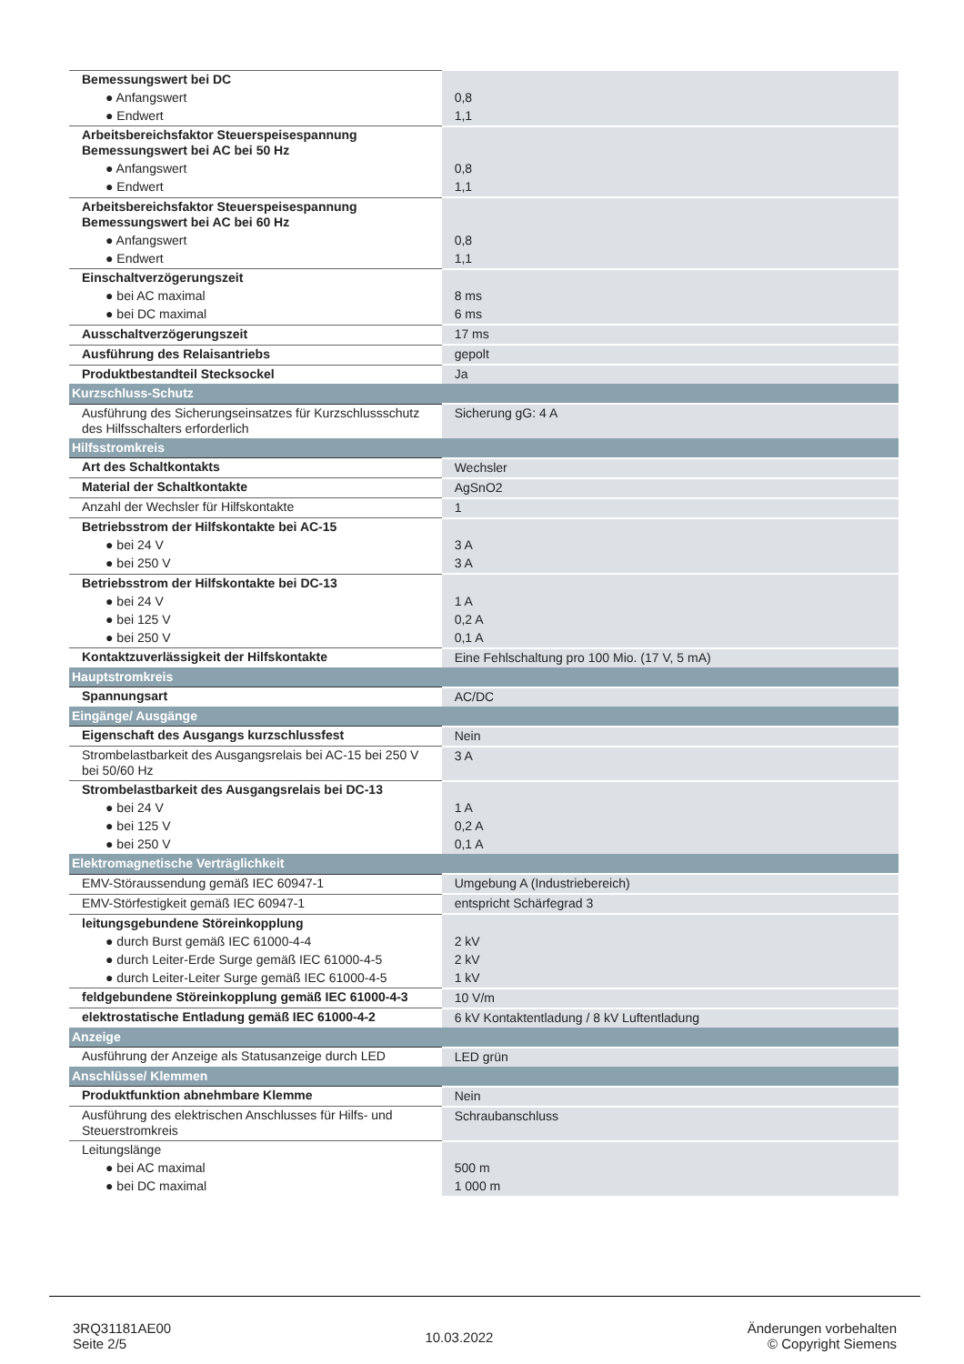| Bemessungswert bei DC | |
| ● Anfangswert | 0,8 |
| ● Endwert | 1,1 |
| Arbeitsbereichsfaktor Steuerspeisespannung Bemessungswert bei AC bei 50 Hz | |
| ● Anfangswert | 0,8 |
| ● Endwert | 1,1 |
| Arbeitsbereichsfaktor Steuerspeisespannung Bemessungswert bei AC bei 60 Hz | |
| ● Anfangswert | 0,8 |
| ● Endwert | 1,1 |
| Einschaltverzögerungszeit | |
| ● bei AC maximal | 8 ms |
| ● bei DC maximal | 6 ms |
| Ausschaltverzögerungszeit | 17 ms |
| Ausführung des Relaisantriebs | gepolt |
| Produktbestandteil Stecksockel | Ja |
| Kurzschluss-Schutz | |
| Ausführung des Sicherungseinsatzes für Kurzschlussschutz des Hilfsschalters erforderlich | Sicherung gG: 4 A |
| Hilfsstromkreis | |
| Art des Schaltkontakts | Wechsler |
| Material der Schaltkontakte | AgSnO2 |
| Anzahl der Wechsler für Hilfskontakte | 1 |
| Betriebsstrom der Hilfskontakte bei AC-15 | |
| ● bei 24 V | 3 A |
| ● bei 250 V | 3 A |
| Betriebsstrom der Hilfskontakte bei DC-13 | |
| ● bei 24 V | 1 A |
| ● bei 125 V | 0,2 A |
| ● bei 250 V | 0,1 A |
| Kontaktzuverlässigkeit der Hilfskontakte | Eine Fehlschaltung pro 100 Mio. (17 V, 5 mA) |
| Hauptstromkreis | |
| Spannungsart | AC/DC |
| Eingänge/ Ausgänge | |
| Eigenschaft des Ausgangs kurzschlussfest | Nein |
| Strombelastbarkeit des Ausgangsrelais bei AC-15 bei 250 V bei 50/60 Hz | 3 A |
| Strombelastbarkeit des Ausgangsrelais bei DC-13 | |
| ● bei 24 V | 1 A |
| ● bei 125 V | 0,2 A |
| ● bei 250 V | 0,1 A |
| Elektromagnetische Verträglichkeit | |
| EMV-Störaussendung gemäß IEC 60947-1 | Umgebung A (Industriebereich) |
| EMV-Störfestigkeit gemäß IEC 60947-1 | entspricht Schärfegrad 3 |
| leitungsgebundene Störeinkopplung | |
| ● durch Burst gemäß IEC 61000-4-4 | 2 kV |
| ● durch Leiter-Erde Surge gemäß IEC 61000-4-5 | 2 kV |
| ● durch Leiter-Leiter Surge gemäß IEC 61000-4-5 | 1 kV |
| feldgebundene Störeinkopplung gemäß IEC 61000-4-3 | 10 V/m |
| elektrostatische Entladung gemäß IEC 61000-4-2 | 6 kV Kontaktentladung / 8 kV Luftentladung |
| Anzeige | |
| Ausführung der Anzeige als Statusanzeige durch LED | LED grün |
| Anschlüsse/ Klemmen | |
| Produktfunktion abnehmbare Klemme | Nein |
| Ausführung des elektrischen Anschlusses für Hilfs- und Steuerstromkreis | Schraubanschluss |
| Leitungslänge | |
| ● bei AC maximal | 500 m |
| ● bei DC maximal | 1 000 m |
3RQ31181AE00
Seite 2/5
10.03.2022
Änderungen vorbehalten
© Copyright Siemens